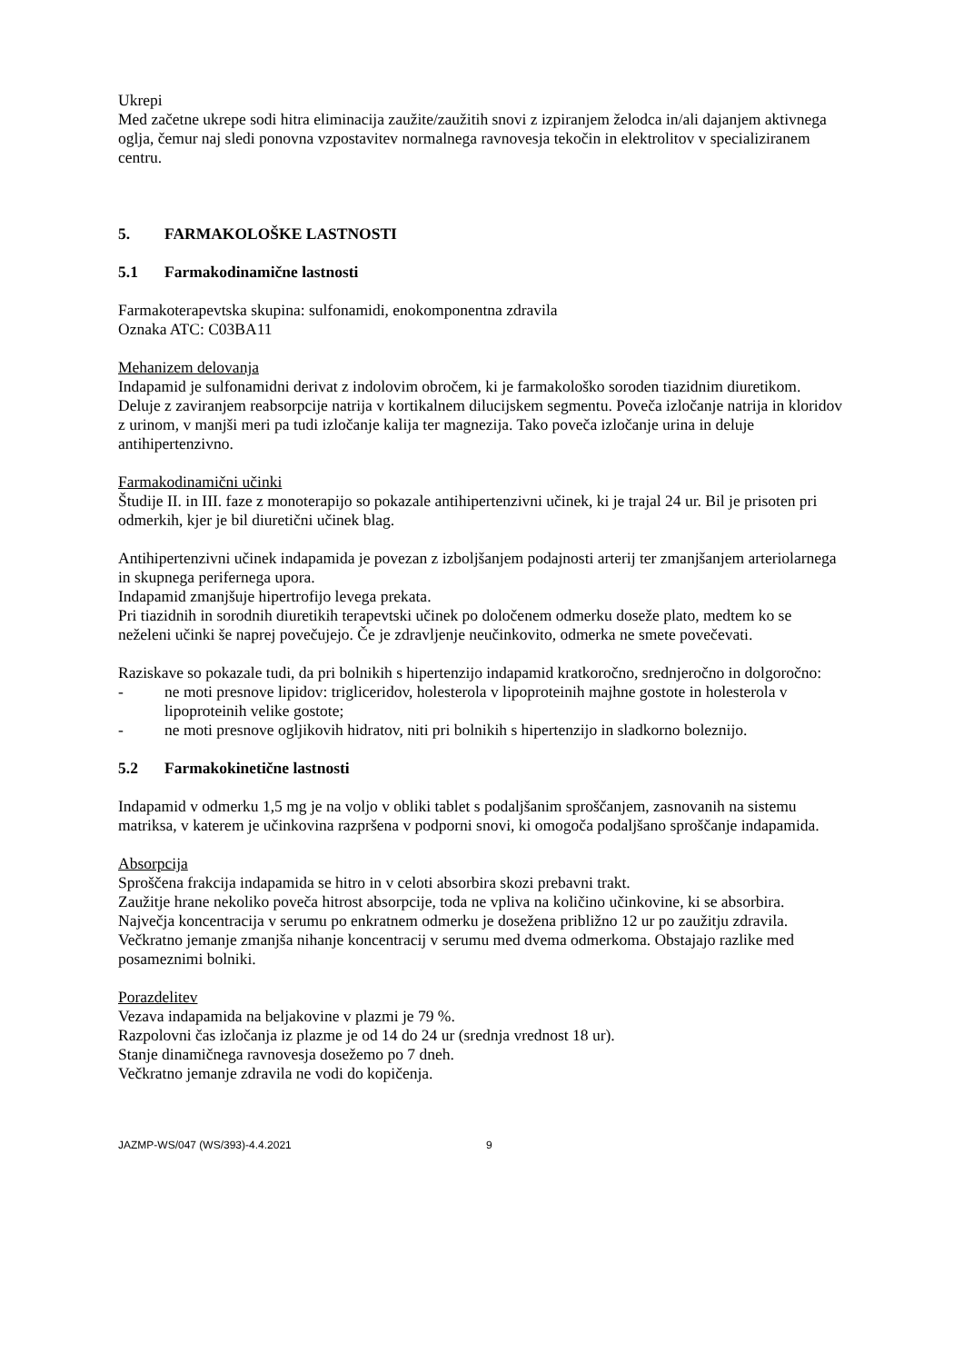Ukrepi
Med začetne ukrepe sodi hitra eliminacija zaužite/zaužitih snovi z izpiranjem želodca in/ali dajanjem aktivnega oglja, čemur naj sledi ponovna vzpostavitev normalnega ravnovesja tekočin in elektrolitov v specializiranem centru.
5. FARMAKOLOŠKE LASTNOSTI
5.1 Farmakodinamične lastnosti
Farmakoterapevtska skupina: sulfonamidi, enokomponentna zdravila
Oznaka ATC: C03BA11
Mehanizem delovanja
Indapamid je sulfonamidni derivat z indolovim obročem, ki je farmakološko soroden tiazidnim diuretikom. Deluje z zaviranjem reabsorpcije natrija v kortikalnem dilucijskem segmentu. Poveča izločanje natrija in kloridov z urinom, v manjši meri pa tudi izločanje kalija ter magnezija. Tako poveča izločanje urina in deluje antihipertenzivno.
Farmakodinamični učinki
Študije II. in III. faze z monoterapijo so pokazale antihipertenzivni učinek, ki je trajal 24 ur. Bil je prisoten pri odmerkih, kjer je bil diuretični učinek blag.
Antihipertenzivni učinek indapamida je povezan z izboljšanjem podajnosti arterij ter zmanjšanjem arteriolarnega in skupnega perifernega upora.
Indapamid zmanjšuje hipertrofijo levega prekata.
Pri tiazidnih in sorodnih diuretikih terapevtski učinek po določenem odmerku doseže plato, medtem ko se neželeni učinki še naprej povečujejo. Če je zdravljenje neučinkovito, odmerka ne smete povečevati.
Raziskave so pokazale tudi, da pri bolnikih s hipertenzijo indapamid kratkoročno, srednjeročno in dolgoročno:
- ne moti presnove lipidov: trigliceridov, holesterola v lipoproteinih majhne gostote in holesterola v lipoproteinih velike gostote;
- ne moti presnove ogljikovih hidratov, niti pri bolnikih s hipertenzijo in sladkorno boleznijo.
5.2 Farmakokinetične lastnosti
Indapamid v odmerku 1,5 mg je na voljo v obliki tablet s podaljšanim sproščanjem, zasnovanih na sistemu matriksa, v katerem je učinkovina razpršena v podporni snovi, ki omogoča podaljšano sproščanje indapamida.
Absorpcija
Sproščena frakcija indapamida se hitro in v celoti absorbira skozi prebavni trakt.
Zaužitje hrane nekoliko poveča hitrost absorpcije, toda ne vpliva na količino učinkovine, ki se absorbira.
Največja koncentracija v serumu po enkratnem odmerku je dosežena približno 12 ur po zaužitju zdravila. Večkratno jemanje zmanjša nihanje koncentracij v serumu med dvema odmerkoma. Obstajajo razlike med posameznimi bolniki.
Porazdelitev
Vezava indapamida na beljakovine v plazmi je 79 %.
Razpolovni čas izločanja iz plazme je od 14 do 24 ur (srednja vrednost 18 ur).
Stanje dinamičnega ravnovesja dosežemo po 7 dneh.
Večkratno jemanje zdravila ne vodi do kopičenja.
JAZMP-WS/047 (WS/393)-4.4.2021 9